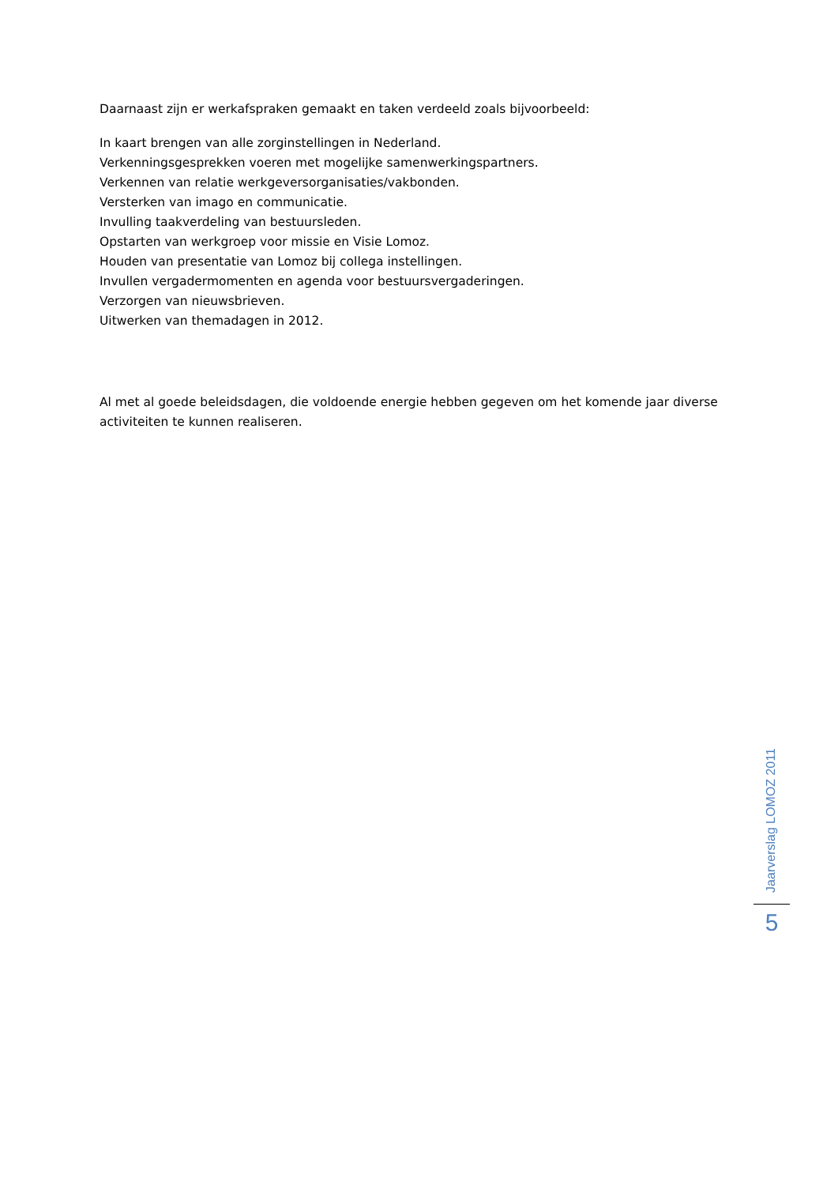Daarnaast zijn er werkafspraken gemaakt en taken verdeeld zoals bijvoorbeeld:
In kaart brengen van alle zorginstellingen in Nederland.
Verkenningsgesprekken voeren met mogelijke samenwerkingspartners.
Verkennen van relatie werkgeversorganisaties/vakbonden.
Versterken van imago en communicatie.
Invulling taakverdeling van bestuursleden.
Opstarten van werkgroep voor missie en Visie Lomoz.
Houden van presentatie van Lomoz bij collega instellingen.
Invullen vergadermomenten en agenda voor bestuursvergaderingen.
Verzorgen van nieuwsbrieven.
Uitwerken van themadagen in 2012.
Al met al goede beleidsdagen, die voldoende energie hebben gegeven om het komende jaar diverse activiteiten te kunnen realiseren.
Jaarverslag LOMOZ 2011
5